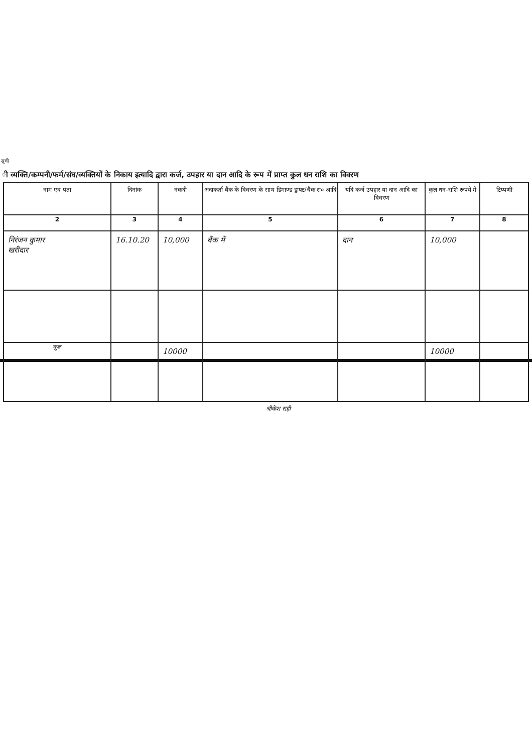सूची
ी व्यक्ति/कम्पनी/फर्म/संघ/व्यक्तियों के निकाय इत्यादि द्वारा कर्ज, उपहार या दान आदि के रूप में प्राप्त कुल धन राशि का विवरण
| नाम एवं पता | दिनांक | नकदी | अदाकर्ता बैंक के विवरण के साथ डिमाण्ड ड्राफ्ट/चैक सं० आदि | यदि कर्ज उपहार या दान आदि का विवरण | कुल धन-राशि रूपये में | टिप्पणी |
| --- | --- | --- | --- | --- | --- | --- |
| 2 | 3 | 4 | 5 | 6 | 7 | 8 |
| निरंजन कुमार खरीदार | 16.10.20 | 10,000 | बैंक में | दान | 10,000 | |
| कुल | | 10000 | | | 10000 | |
श्रीकेश राही